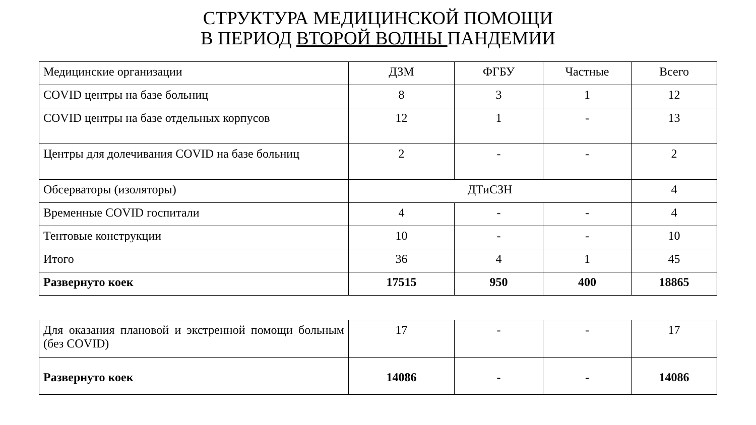СТРУКТУРА МЕДИЦИНСКОЙ ПОМОЩИ
В ПЕРИОД ВТОРОЙ ВОЛНЫ ПАНДЕМИИ
| Медицинские организации | ДЗМ | ФГБУ | Частные | Всего |
| COVID центры на базе больниц | 8 | 3 | 1 | 12 |
| COVID центры на базе отдельных корпусов | 12 | 1 | - | 13 |
| Центры для долечивания COVID на базе больниц | 2 | - | - | 2 |
| Обсерваторы (изоляторы) | ДТиСЗН | | | 4 |
| Временные COVID госпитали | 4 | - | - | 4 |
| Тентовые конструкции | 10 | - | - | 10 |
| Итого | 36 | 4 | 1 | 45 |
| Развернуто коек | 17515 | 950 | 400 | 18865 |
| Для оказания плановой и экстренной помощи больным (без COVID) | 17 | - | - | 17 |
| Развернуто коек | 14086 | - | - | 14086 |